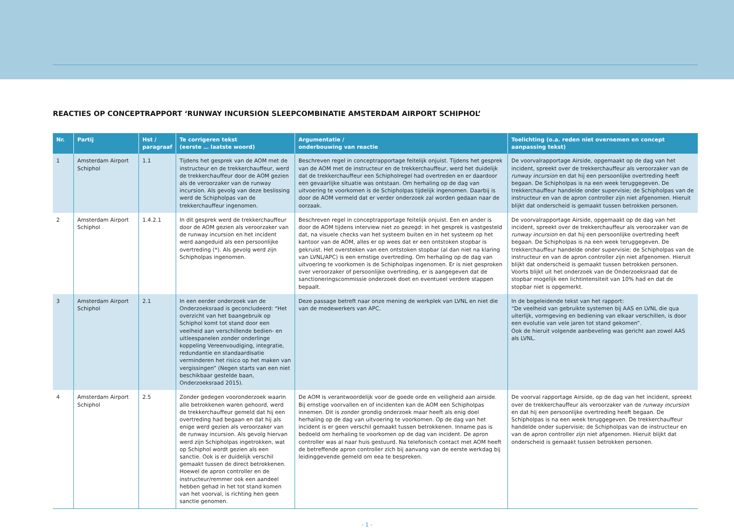REACTIES OP CONCEPTRAPPORT ‘RUNWAY INCURSION SLEEPCOMBINATIE AMSTERDAM AIRPORT SCHIPHOL’
| Nr. | Partij | Hst / paragraaf | Te corrigeren tekst (eerste … laatste woord) | Argumentatie / onderbouwing van reactie | Toelichting (o.a. reden niet overnemen en concept aanpassing tekst) |
| --- | --- | --- | --- | --- | --- |
| 1 | Amsterdam Airport Schiphol | 1.1 | Tijdens het gesprek van de AOM met de instructeur en de trekkerchauffeur, werd de trekkerchauffeur door de AOM gezien als de veroorzaker van de runway incursion. Als gevolg van deze beslissing werd de Schipholpas van de trekkerchauffeur ingenomen. | Beschreven regel in conceptrapportage feitelijk onjuist. Tijdens het gesprek van de AOM met de instructeur en de trekkerchauffeur, werd het duidelijk dat de trekkerchauffeur een Schipholregel had overtreden en er daardoor een gevaarlijke situatie was ontstaan. Om herhaling op de dag van uitvoering te voorkomen is de Schipholpas tijdelijk ingenomen. Daarbij is door de AOM vermeld dat er verder onderzoek zal worden gedaan naar de oorzaak. | De voorvalrapportage Airside, opgemaakt op de dag van het incident, spreekt over de trekkerchauffeur als veroorzaker van de runway incursion en dat hij een persoonlijke overtreding heeft begaan. De Schipholpas is na een week teruggegeven. De trekkerchauffeur handelde onder supervisie; de Schipholpas van de instructeur en van de apron controller zijn niet afgenomen. Hieruit blijkt dat onderscheid is gemaakt tussen betrokken personen. |
| 2 | Amsterdam Airport Schiphol | 1.4.2.1 | In dit gesprek werd de trekkerchauffeur door de AOM gezien als veroorzaker van de runway incursion en het incident werd aangeduid als een persoonlijke overtreding (*). Als gevolg werd zijn Schipholpas ingenomen. | Beschreven regel in conceptrapportage feitelijk onjuist. Een en ander is door de AOM tijdens interview niet zo gezegd: in het gesprek is vastgesteld dat, na visuele checks van het systeem buiten en in het systeem op het kantoor van de AOM, alles er op wees dat er een ontstoken stopbar is gekruist. Het oversteken van een ontstoken stopbar (al dan niet na klaring van LVNL/APC) is een ernstige overtreding. Om herhaling op de dag van uitvoering te voorkomen is de Schipholpas ingenomen. Er is niet gesproken over veroorzaker of persoonlijke overtreding, er is aangegeven dat de sanctioneringscommissie onderzoek doet en eventueel verdere stappen bepaalt. | De voorvalrapportage Airside, opgemaakt op de dag van het incident, spreekt over de trekkerchauffeur als veroorzaker van de runway incursion en dat hij een persoonlijke overtreding heeft begaan. De Schipholpas is na een week teruggegeven. De trekkerchauffeur handelde onder supervisie; de Schipholpas van de instructeur en van de apron controller zijn niet afgenomen. Hieruit blijkt dat onderscheid is gemaakt tussen betrokken personen. Voorts blijkt uit het onderzoek van de Onderzoeksraad dat de stopbar mogelijk een lichtintensiteit van 10% had en dat de stopbar niet is opgemerkt. |
| 3 | Amsterdam Airport Schiphol | 2.1 | In een eerder onderzoek van de Onderzoeksraad is geconcludeerd: “Het overzicht van het baangebruik op Schiphol komt tot stand door een veelheid aan verschillende bedien- en uitleespanelen zonder onderlinge koppeling Vereenvoudiging, integratie, redundantie en standaardisatie verminderen het risico op het maken van vergissingen” (Negen starts van een niet beschikbaar gestelde baan, Onderzoeksraad 2015). | Deze passage betreft naar onze mening de werkplek van LVNL en niet die van de medewerkers van APC. | In de begeleidende tekst van het rapport: “De veelheid van gebruikte systemen bij AAS en LVNL die qua uiterlijk, vormgeving en bediening van elkaar verschillen, is door een evolutie van vele jaren tot stand gekomen”. Ook de hieruit volgende aanbeveling was gericht aan zowel AAS als LVNL. |
| 4 | Amsterdam Airport Schiphol | 2.5 | Zonder gedegen vooronderzoek waarin alle betrokkenen waren gehoord, werd de trekkerchauffeur gemeld dat hij een overtreding had begaan en dat hij als enige werd gezien als veroorzaker van de runway incursion. Als gevolg hiervan werd zijn Schipholpas ingetrokken, wat op Schiphol wordt gezien als een sanctie. Ook is er duidelijk verschil gemaakt tussen de direct betrokkenen. Hoewel de apron controller en de instructeur/remmer ook een aandeel hebben gehad in het tot stand komen van het voorval, is richting hen geen sanctie genomen. | De AOM is verantwoordelijk voor de goede orde en veiligheid aan airside. Bij ernstige voorvallen en of incidenten kan de AOM een Schipholpas innemen. Dit is zonder grondig onderzoek maar heeft als enig doel herhaling op de dag van uitvoering te voorkomen. Op de dag van het incident is er geen verschil gemaakt tussen betrokkenen. Inname pas is bedoeld om herhaling te voorkomen op de dag van incident. De apron controller was al naar huis gestuurd. Na telefonisch contact met AOM heeft de betreffende apron controller zich bij aanvang van de eerste werkdag bij leidinggevende gemeld om eea te bespreken. | De voorval rapportage Airside, op de dag van het incident, spreekt over de trekkerchauffeur als veroorzaker van de runway incursion en dat hij een persoonlijke overtreding heeft begaan. De Schipholpas is na een week teruggegeven. De trekkerchauffeur handelde onder supervisie; de Schipholpas van de instructeur en van de apron controller zijn niet afgenomen. Hieruit blijkt dat onderscheid is gemaakt tussen betrokken personen. |
- 1 -